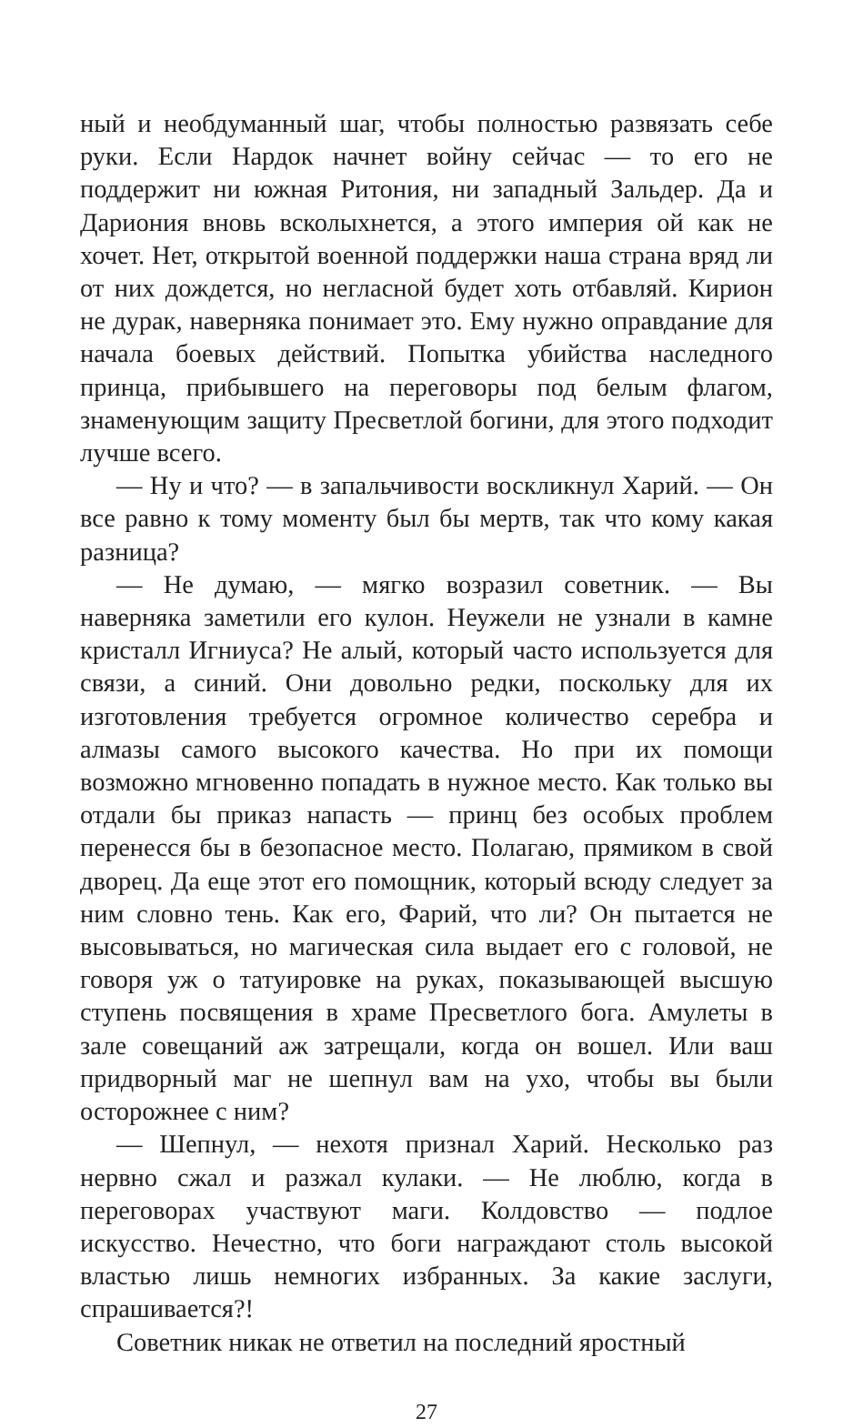ный и необдуманный шаг, чтобы полностью развязать себе руки. Если Нардок начнет войну сейчас — то его не поддержит ни южная Ритония, ни западный Зальдер. Да и Дариония вновь всколыхнется, а этого империя ой как не хочет. Нет, открытой военной поддержки наша страна вряд ли от них дождется, но негласной будет хоть отбавляй. Кирион не дурак, наверняка понимает это. Ему нужно оправдание для начала боевых действий. Попытка убийства наследного принца, прибывшего на переговоры под белым флагом, знаменующим защиту Пресветлой богини, для этого подходит лучше всего.
— Ну и что? — в запальчивости воскликнул Харий. — Он все равно к тому моменту был бы мертв, так что кому какая разница?
— Не думаю, — мягко возразил советник. — Вы наверняка заметили его кулон. Неужели не узнали в камне кристалл Игниуса? Не алый, который часто используется для связи, а синий. Они довольно редки, поскольку для их изготовления требуется огромное количество серебра и алмазы самого высокого качества. Но при их помощи возможно мгновенно попадать в нужное место. Как только вы отдали бы приказ напасть — принц без особых проблем перенесся бы в безопасное место. Полагаю, прямиком в свой дворец. Да еще этот его помощник, который всюду следует за ним словно тень. Как его, Фарий, что ли? Он пытается не высовываться, но магическая сила выдает его с головой, не говоря уж о татуировке на руках, показывающей высшую ступень посвящения в храме Пресветлого бога. Амулеты в зале совещаний аж затрещали, когда он вошел. Или ваш придворный маг не шепнул вам на ухо, чтобы вы были осторожнее с ним?
— Шепнул, — нехотя признал Харий. Несколько раз нервно сжал и разжал кулаки. — Не люблю, когда в переговорах участвуют маги. Колдовство — подлое искусство. Нечестно, что боги награждают столь высокой властью лишь немногих избранных. За какие заслуги, спрашивается?!
Советник никак не ответил на последний яростный
27